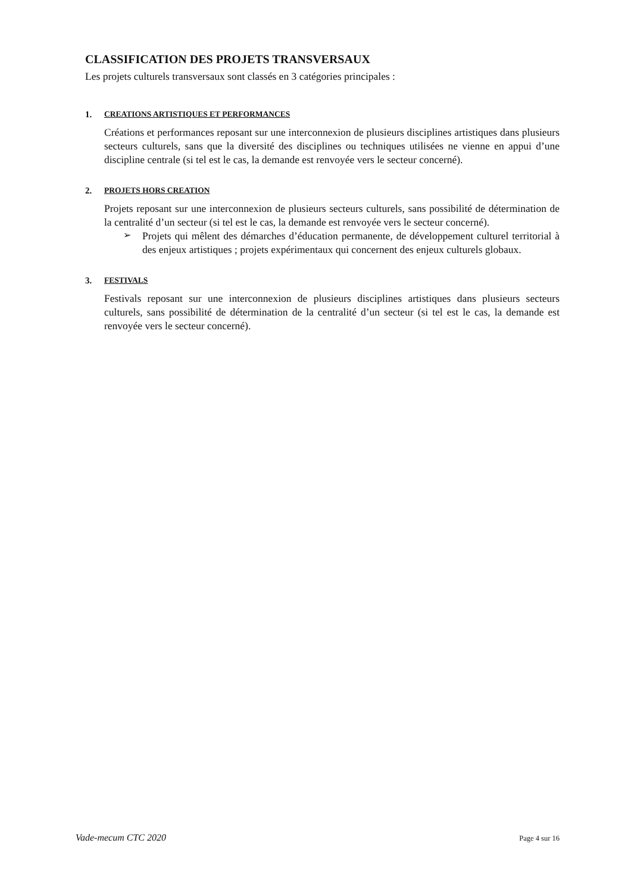CLASSIFICATION DES PROJETS TRANSVERSAUX
Les projets culturels transversaux sont classés en 3 catégories principales :
1. CREATIONS ARTISTIQUES ET PERFORMANCES
Créations et performances reposant sur une interconnexion de plusieurs disciplines artistiques dans plusieurs secteurs culturels, sans que la diversité des disciplines ou techniques utilisées ne vienne en appui d’une discipline centrale (si tel est le cas, la demande est renvoyée vers le secteur concerné).
2. PROJETS HORS CREATION
Projets reposant sur une interconnexion de plusieurs secteurs culturels, sans possibilité de détermination de la centralité d’un secteur (si tel est le cas, la demande est renvoyée vers le secteur concerné).
➢
Projets qui mêlent des démarches d’éducation permanente, de développement culturel territorial à des enjeux artistiques ; projets expérimentaux qui concernent des enjeux culturels globaux.
3. FESTIVALS
Festivals reposant sur une interconnexion de plusieurs disciplines artistiques dans plusieurs secteurs culturels, sans possibilité de détermination de la centralité d’un secteur (si tel est le cas, la demande est renvoyée vers le secteur concerné).
Vade-mecum CTC 2020 Page 4 sur 16